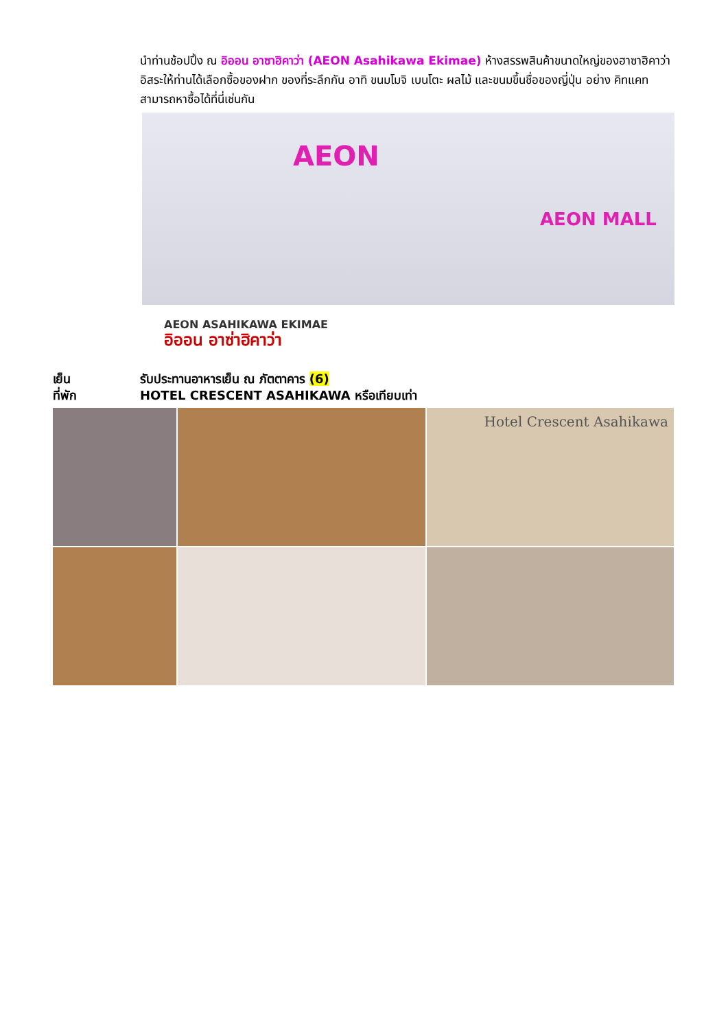นำท่านช้อปปิ้ง ณ อิออน อาซาฮิคาว่า (AEON Asahikawa Ekimae) ห้างสรรพสินค้าขนาดใหญ่ของฮาซาฮิคาว่า อิสระให้ท่านได้เลือกซื้อของฝาก ของที่ระลึกกัน อาทิ ขนมโมจิ เบนโตะ ผลไม้ และขนมขึ้นชื่อของญี่ปุ่น อย่าง คิทแคท สามารถหาซื้อได้ที่นี่เช่นกัน
AEON
AEON MALL
AEON ASAHIKAWA EKIMAE
อิออน อาซ่าฮิคาว่า
เย็น รับประทานอาหารเย็น ณ ภัตตาคาร (6)
ที่พัก HOTEL CRESCENT ASAHIKAWA หรือเทียบเท่า
Hotel Crescent Asahikawa